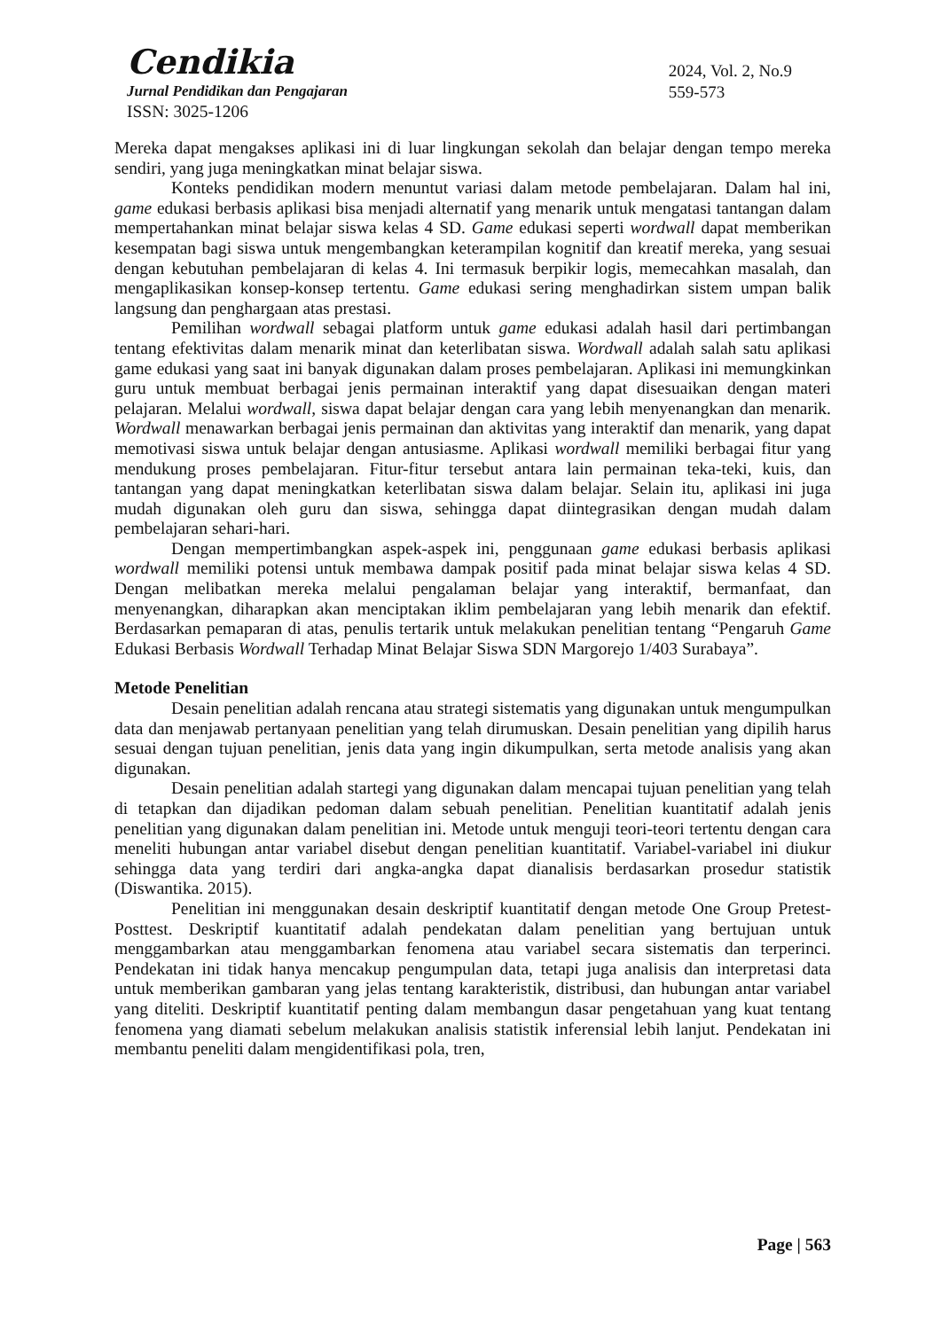Cendikia
Jurnal Pendidikan dan Pengajaran
ISSN: 3025-1206
2024, Vol. 2, No.9
559-573
Mereka dapat mengakses aplikasi ini di luar lingkungan sekolah dan belajar dengan tempo mereka sendiri, yang juga meningkatkan minat belajar siswa.
Konteks pendidikan modern menuntut variasi dalam metode pembelajaran. Dalam hal ini, game edukasi berbasis aplikasi bisa menjadi alternatif yang menarik untuk mengatasi tantangan dalam mempertahankan minat belajar siswa kelas 4 SD. Game edukasi seperti wordwall dapat memberikan kesempatan bagi siswa untuk mengembangkan keterampilan kognitif dan kreatif mereka, yang sesuai dengan kebutuhan pembelajaran di kelas 4. Ini termasuk berpikir logis, memecahkan masalah, dan mengaplikasikan konsep-konsep tertentu. Game edukasi sering menghadirkan sistem umpan balik langsung dan penghargaan atas prestasi.
Pemilihan wordwall sebagai platform untuk game edukasi adalah hasil dari pertimbangan tentang efektivitas dalam menarik minat dan keterlibatan siswa. Wordwall adalah salah satu aplikasi game edukasi yang saat ini banyak digunakan dalam proses pembelajaran. Aplikasi ini memungkinkan guru untuk membuat berbagai jenis permainan interaktif yang dapat disesuaikan dengan materi pelajaran. Melalui wordwall, siswa dapat belajar dengan cara yang lebih menyenangkan dan menarik. Wordwall menawarkan berbagai jenis permainan dan aktivitas yang interaktif dan menarik, yang dapat memotivasi siswa untuk belajar dengan antusiasme. Aplikasi wordwall memiliki berbagai fitur yang mendukung proses pembelajaran. Fitur-fitur tersebut antara lain permainan teka-teki, kuis, dan tantangan yang dapat meningkatkan keterlibatan siswa dalam belajar. Selain itu, aplikasi ini juga mudah digunakan oleh guru dan siswa, sehingga dapat diintegrasikan dengan mudah dalam pembelajaran sehari-hari.
Dengan mempertimbangkan aspek-aspek ini, penggunaan game edukasi berbasis aplikasi wordwall memiliki potensi untuk membawa dampak positif pada minat belajar siswa kelas 4 SD. Dengan melibatkan mereka melalui pengalaman belajar yang interaktif, bermanfaat, dan menyenangkan, diharapkan akan menciptakan iklim pembelajaran yang lebih menarik dan efektif. Berdasarkan pemaparan di atas, penulis tertarik untuk melakukan penelitian tentang “Pengaruh Game Edukasi Berbasis Wordwall Terhadap Minat Belajar Siswa SDN Margorejo 1/403 Surabaya”.
Metode Penelitian
Desain penelitian adalah rencana atau strategi sistematis yang digunakan untuk mengumpulkan data dan menjawab pertanyaan penelitian yang telah dirumuskan. Desain penelitian yang dipilih harus sesuai dengan tujuan penelitian, jenis data yang ingin dikumpulkan, serta metode analisis yang akan digunakan.
Desain penelitian adalah startegi yang digunakan dalam mencapai tujuan penelitian yang telah di tetapkan dan dijadikan pedoman dalam sebuah penelitian. Penelitian kuantitatif adalah jenis penelitian yang digunakan dalam penelitian ini. Metode untuk menguji teori-teori tertentu dengan cara meneliti hubungan antar variabel disebut dengan penelitian kuantitatif. Variabel-variabel ini diukur sehingga data yang terdiri dari angka-angka dapat dianalisis berdasarkan prosedur statistik (Diswantika. 2015).
Penelitian ini menggunakan desain deskriptif kuantitatif dengan metode One Group Pretest-Posttest. Deskriptif kuantitatif adalah pendekatan dalam penelitian yang bertujuan untuk menggambarkan atau menggambarkan fenomena atau variabel secara sistematis dan terperinci. Pendekatan ini tidak hanya mencakup pengumpulan data, tetapi juga analisis dan interpretasi data untuk memberikan gambaran yang jelas tentang karakteristik, distribusi, dan hubungan antar variabel yang diteliti. Deskriptif kuantitatif penting dalam membangun dasar pengetahuan yang kuat tentang fenomena yang diamati sebelum melakukan analisis statistik inferensial lebih lanjut. Pendekatan ini membantu peneliti dalam mengidentifikasi pola, tren,
Page | 563